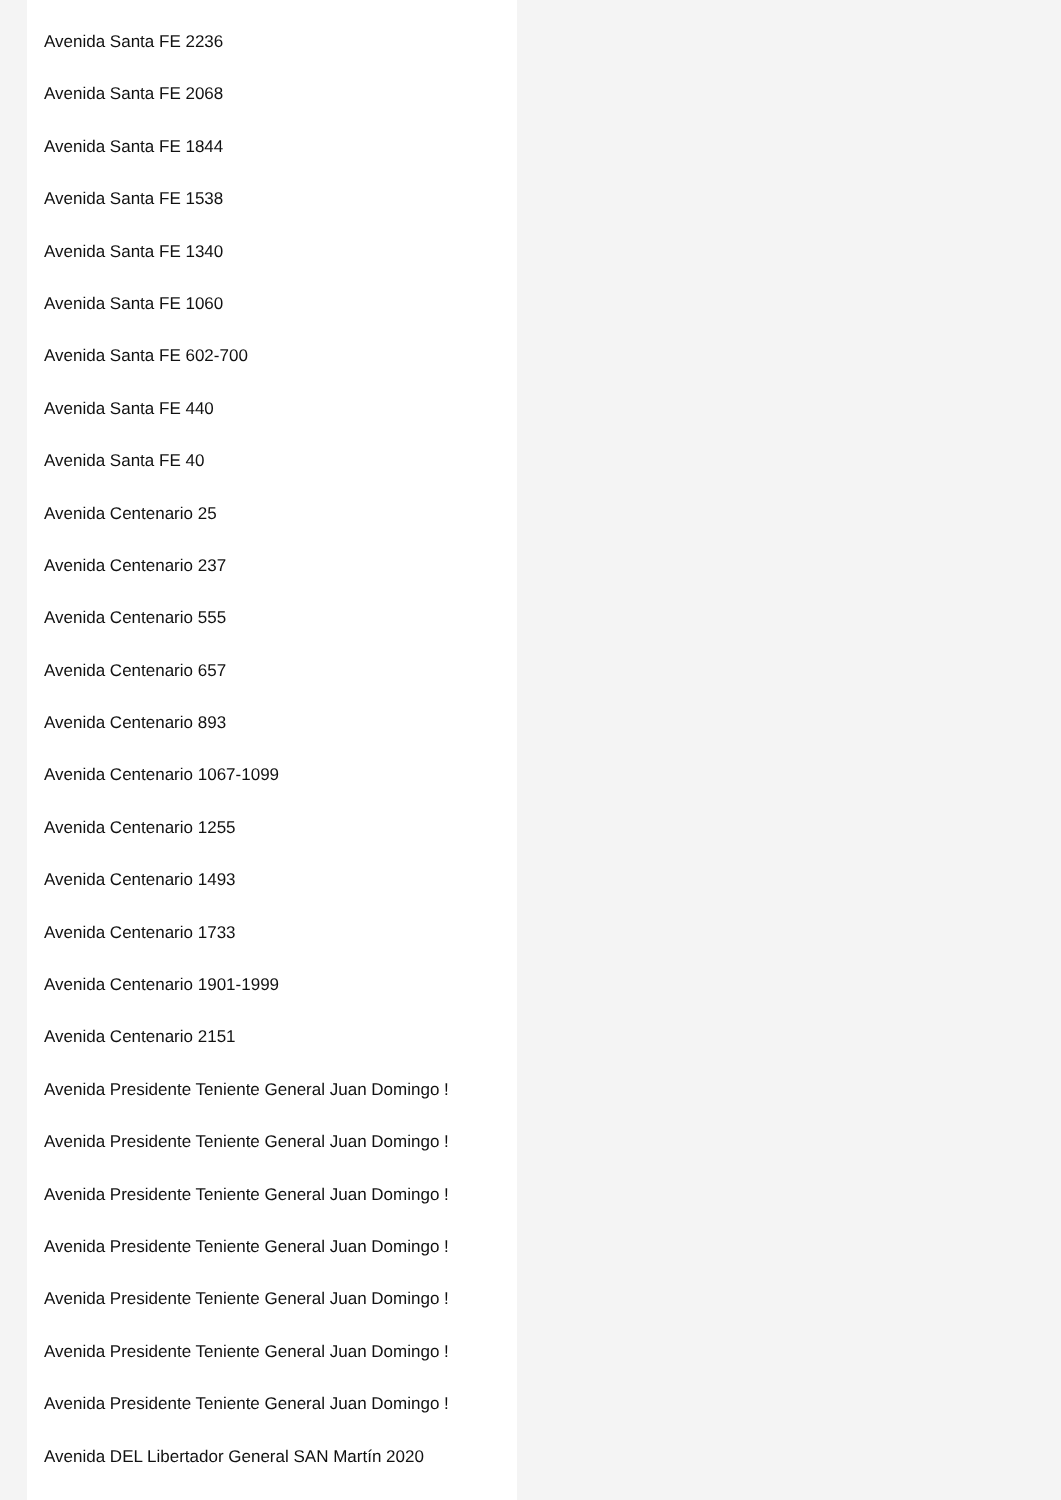Avenida Santa FE 2236
Avenida Santa FE 2068
Avenida Santa FE 1844
Avenida Santa FE 1538
Avenida Santa FE 1340
Avenida Santa FE 1060
Avenida Santa FE 602-700
Avenida Santa FE 440
Avenida Santa FE 40
Avenida Centenario 25
Avenida Centenario 237
Avenida Centenario 555
Avenida Centenario 657
Avenida Centenario 893
Avenida Centenario 1067-1099
Avenida Centenario 1255
Avenida Centenario 1493
Avenida Centenario 1733
Avenida Centenario 1901-1999
Avenida Centenario 2151
Avenida Presidente Teniente General Juan Domingo !
Avenida Presidente Teniente General Juan Domingo !
Avenida Presidente Teniente General Juan Domingo !
Avenida Presidente Teniente General Juan Domingo !
Avenida Presidente Teniente General Juan Domingo !
Avenida Presidente Teniente General Juan Domingo !
Avenida Presidente Teniente General Juan Domingo !
Avenida DEL Libertador General SAN Martín 2020